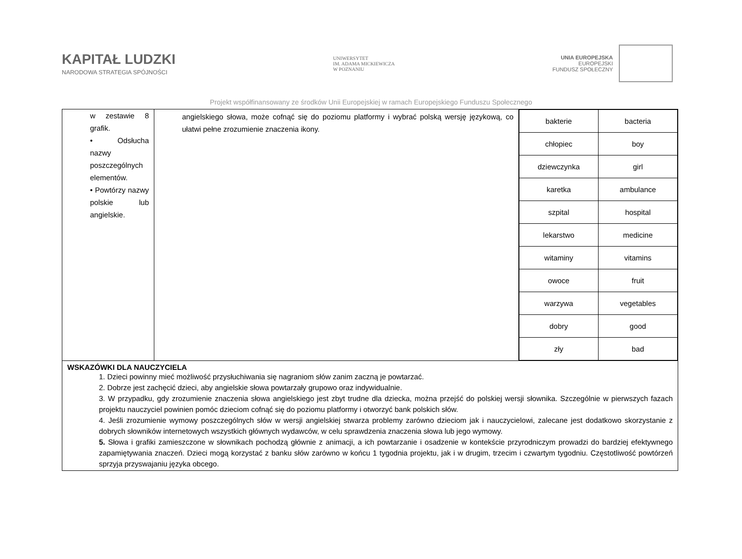KAPITAŁ LUDZKI
NARODOWA STRATEGIA SPÓJNOŚCI
UNIWERSYTET
IM. ADAMA MICKIEWICZA
W POZNANIU
UNIA EUROPEJSKA
EUROPEJSKI
FUNDUSZ SPOŁECZNY
Projekt współfinansowany ze środków Unii Europejskiej w ramach Europejskiego Funduszu Społecznego
| w zestawie 8 grafik. • Odsłucha nazwy poszczególnych elementów. • Powtórzy nazwy polskie lub angielskie. | angielskiego słowa, może cofnąć się do poziomu platformy i wybrać polską wersję językową, co ułatwi pełne zrozumienie znaczenia ikony. | / bakterie / bacteria / / chłopiec / boy / / dziewczynka / girl / / karetka / ambulance / / szpital / hospital / / lekarstwo / medicine / / witaminy / vitamins / / owoce / fruit / / warzywa / vegetables / / dobry / good / / zły / bad / |
| WSKAZÓWKI DLA NAUCZYCIELA 1. Dzieci powinny mieć możliwość przysłuchiwania się nagraniom słów zanim zaczną je powtarzać. 2. Dobrze jest zachęcić dzieci, aby angielskie słowa powtarzały grupowo oraz indywidualnie. 3. W przypadku, gdy zrozumienie znaczenia słowa angielskiego jest zbyt trudne dla dziecka, można przejść do polskiej wersji słownika. Szczególnie w pierwszych fazach projektu nauczyciel powinien pomóc dzieciom cofnąć się do poziomu platformy i otworzyć bank polskich słów. 4. Jeśli zrozumienie wymowy poszczególnych słów w wersji angielskiej stwarza problemy zarówno dzieciom jak i nauczycielowi, zalecane jest dodatkowo skorzystanie z dobrych słowników internetowych wszystkich głównych wydawców, w celu sprawdzenia znaczenia słowa lub jego wymowy. 5. Słowa i grafiki zamieszczone w słownikach pochodzą głównie z animacji, a ich powtarzanie i osadzenie w kontekście przyrodniczym prowadzi do bardziej efektywnego zapamiętywania znaczeń. Dzieci mogą korzystać z banku słów zarówno w końcu 1 tygodnia projektu, jak i w drugim, trzecim i czwartym tygodniu. Częstotliwość powtórzeń sprzyja przyswajaniu języka obcego. | | |